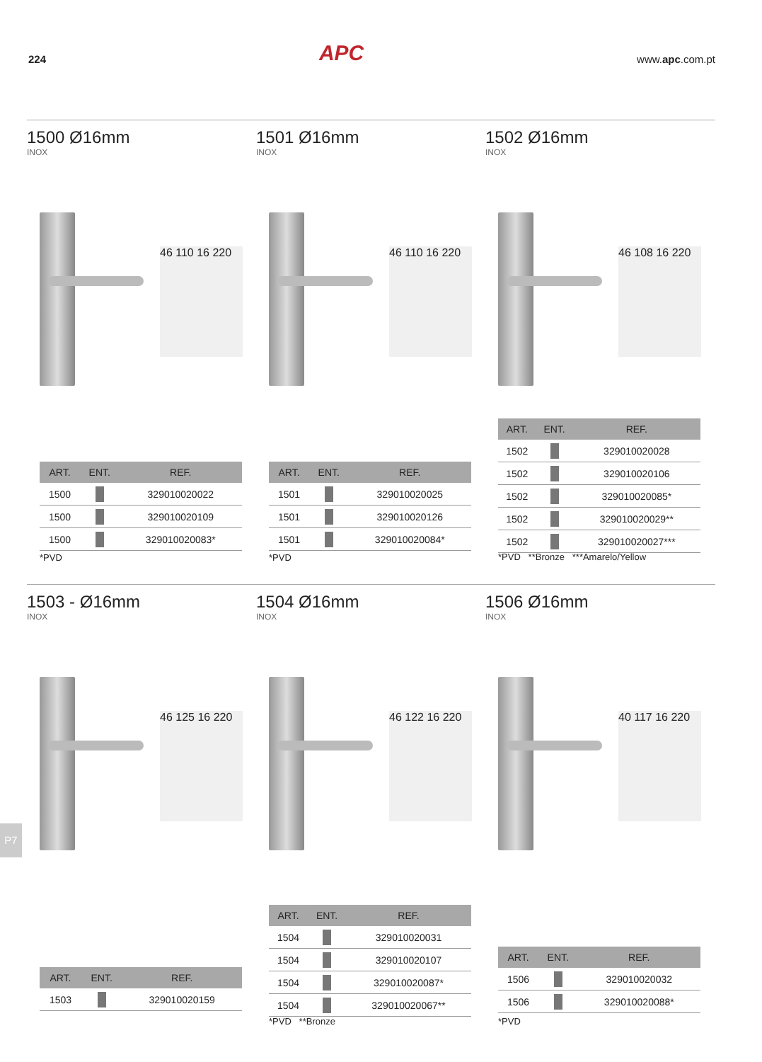224 APC www.apc.com.pt
1500 Ø16mm
INOX
46 110 16 220
| ART. | ENT. | REF. |
| --- | --- | --- |
| 1500 | | 329010020022 |
| 1500 | | 329010020109 |
| 1500 | | 329010020083* |
*PVD
1501 Ø16mm
INOX
46 110 16 220
| ART. | ENT. | REF. |
| --- | --- | --- |
| 1501 | | 329010020025 |
| 1501 | | 329010020126 |
| 1501 | | 329010020084* |
*PVD
1502 Ø16mm
INOX
46 108 16 220
| ART. | ENT. | REF. |
| --- | --- | --- |
| 1502 | | 329010020028 |
| 1502 | | 329010020106 |
| 1502 | | 329010020085* |
| 1502 | | 329010020029** |
| 1502 | | 329010020027*** |
*PVD **Bronze ***Amarelo/Yellow
1503 - Ø16mm
INOX
46 125 16 220
| ART. | ENT. | REF. |
| --- | --- | --- |
| 1503 | | 329010020159 |
1504 Ø16mm
INOX
46 122 16 220
| ART. | ENT. | REF. |
| --- | --- | --- |
| 1504 | | 329010020031 |
| 1504 | | 329010020107 |
| 1504 | | 329010020087* |
| 1504 | | 329010020067** |
*PVD **Bronze
1506 Ø16mm
INOX
40 117 16 220
| ART. | ENT. | REF. |
| --- | --- | --- |
| 1506 | | 329010020032 |
| 1506 | | 329010020088* |
*PVD
P7